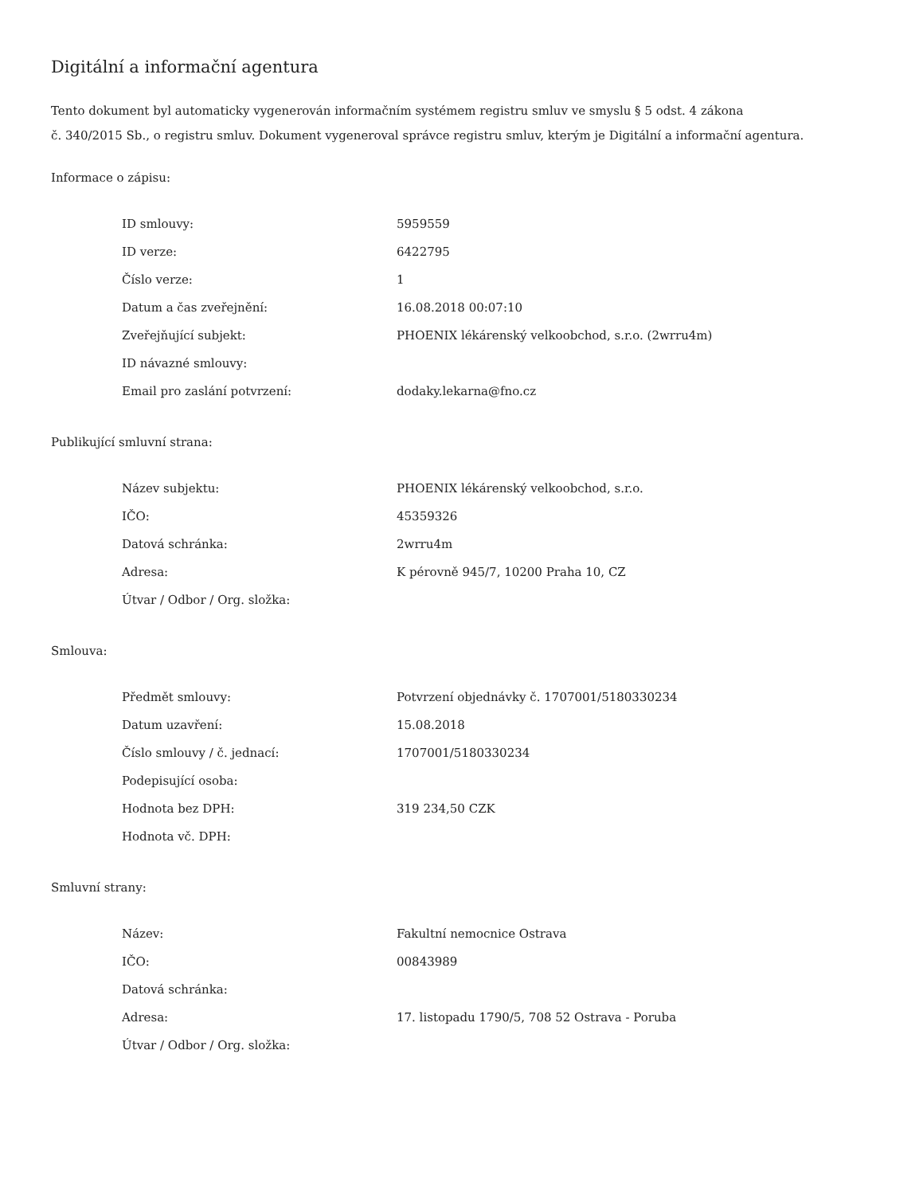Digitální a informační agentura
Tento dokument byl automaticky vygenerován informačním systémem registru smluv ve smyslu § 5 odst. 4 zákona
č. 340/2015 Sb., o registru smluv. Dokument vygeneroval správce registru smluv, kterým je Digitální a informační agentura.
Informace o zápisu:
| ID smlouvy: | 5959559 |
| ID verze: | 6422795 |
| Číslo verze: | 1 |
| Datum a čas zveřejnění: | 16.08.2018 00:07:10 |
| Zveřejňující subjekt: | PHOENIX lékárenský velkoobchod, s.r.o. (2wrru4m) |
| ID návazné smlouvy: | |
| Email pro zaslání potvrzení: | dodaky.lekarna@fno.cz |
Publikující smluvní strana:
| Název subjektu: | PHOENIX lékárenský velkoobchod, s.r.o. |
| IČO: | 45359326 |
| Datová schránka: | 2wrru4m |
| Adresa: | K pérovně 945/7, 10200 Praha 10, CZ |
| Útvar / Odbor / Org. složka: | |
Smlouva:
| Předmět smlouvy: | Potvrzení objednávky č. 1707001/5180330234 |
| Datum uzavření: | 15.08.2018 |
| Číslo smlouvy / č. jednací: | 1707001/5180330234 |
| Podepisující osoba: | |
| Hodnota bez DPH: | 319 234,50 CZK |
| Hodnota vč. DPH: | |
Smluvní strany:
| Název: | Fakultní nemocnice Ostrava |
| IČO: | 00843989 |
| Datová schránka: | |
| Adresa: | 17. listopadu 1790/5, 708 52 Ostrava - Poruba |
| Útvar / Odbor / Org. složka: | |